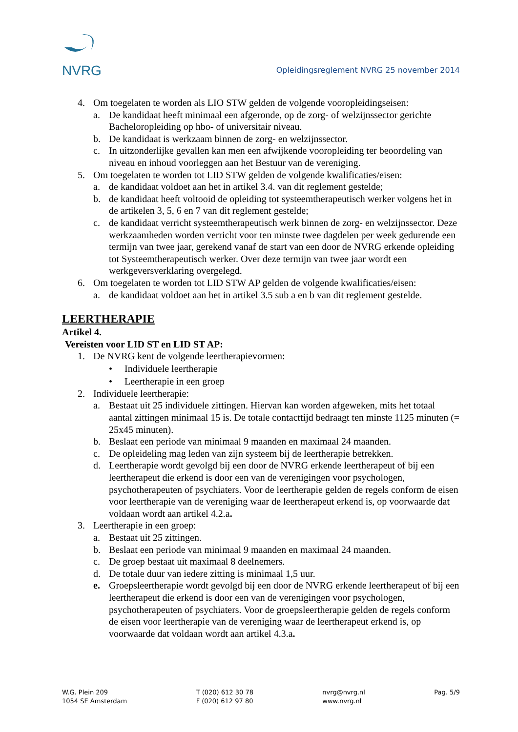NVRG
Opleidingsreglement NVRG 25 november 2014
4. Om toegelaten te worden als LIO STW gelden de volgende vooropleidingseisen:
a. De kandidaat heeft minimaal een afgeronde, op de zorg- of welzijnssector gerichte Bacheloropleiding op hbo- of universitair niveau.
b. De kandidaat is werkzaam binnen de zorg- en welzijnssector.
c. In uitzonderlijke gevallen kan men een afwijkende vooropleiding ter beoordeling van niveau en inhoud voorleggen aan het Bestuur van de vereniging.
5. Om toegelaten te worden tot LID STW gelden de volgende kwalificaties/eisen:
a. de kandidaat voldoet aan het in artikel 3.4. van dit reglement gestelde;
b. de kandidaat heeft voltooid de opleiding tot systeemtherapeutisch werker volgens het in de artikelen 3, 5, 6 en 7 van dit reglement gestelde;
c. de kandidaat verricht systeemtherapeutisch werk binnen de zorg- en welzijnssector. Deze werkzaamheden worden verricht voor ten minste twee dagdelen per week gedurende een termijn van twee jaar, gerekend vanaf de start van een door de NVRG erkende opleiding tot Systeemtherapeutisch werker. Over deze termijn van twee jaar wordt een werkgeversverklaring overgelegd.
6. Om toegelaten te worden tot LID STW AP gelden de volgende kwalificaties/eisen:
a. de kandidaat voldoet aan het in artikel 3.5 sub a en b van dit reglement gestelde.
LEERTHERAPIE
Artikel 4.
Vereisten voor LID ST en LID ST AP:
1. De NVRG kent de volgende leertherapievormen:
• Individuele leertherapie
• Leertherapie in een groep
2. Individuele leertherapie:
a. Bestaat uit 25 individuele zittingen. Hiervan kan worden afgeweken, mits het totaal aantal zittingen minimaal 15 is. De totale contacttijd bedraagt ten minste 1125 minuten (= 25x45 minuten).
b. Beslaat een periode van minimaal 9 maanden en maximaal 24 maanden.
c. De opleideling mag leden van zijn systeem bij de leertherapie betrekken.
d. Leertherapie wordt gevolgd bij een door de NVRG erkende leertherapeut of bij een leertherapeut die erkend is door een van de verenigingen voor psychologen, psychotherapeuten of psychiaters. Voor de leertherapie gelden de regels conform de eisen voor leertherapie van de vereniging waar de leertherapeut erkend is, op voorwaarde dat voldaan wordt aan artikel 4.2.a.
3. Leertherapie in een groep:
a. Bestaat uit 25 zittingen.
b. Beslaat een periode van minimaal 9 maanden en maximaal 24 maanden.
c. De groep bestaat uit maximaal 8 deelnemers.
d. De totale duur van iedere zitting is minimaal 1,5 uur.
e. Groepsleertherapie wordt gevolgd bij een door de NVRG erkende leertherapeut of bij een leertherapeut die erkend is door een van de verenigingen voor psychologen, psychotherapeuten of psychiaters. Voor de groepsleertherapie gelden de regels conform de eisen voor leertherapie van de vereniging waar de leertherapeut erkend is, op voorwaarde dat voldaan wordt aan artikel 4.3.a.
W.G. Plein 209
1054 SE Amsterdam
T (020) 612 30 78
F (020) 612 97 80
nvrg@nvrg.nl
www.nvrg.nl
Pag. 5/9